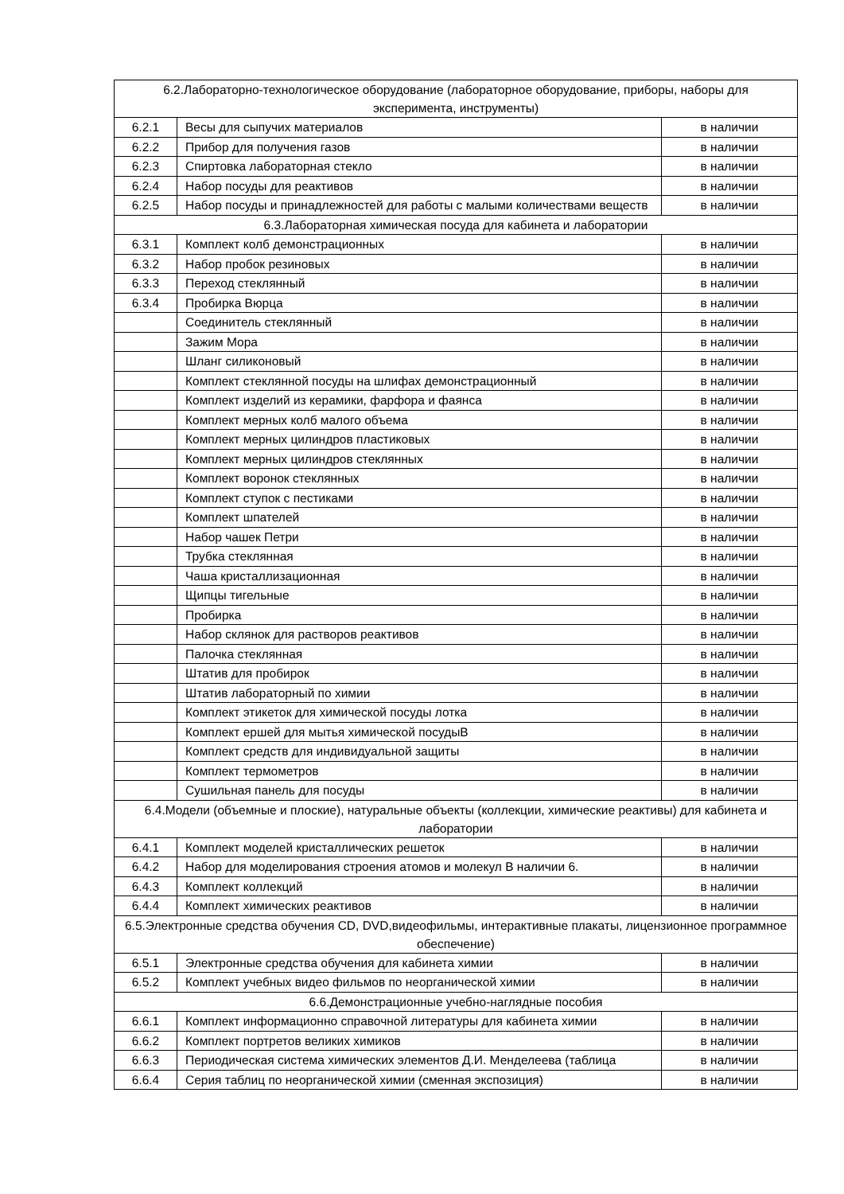| 6.2.Лабораторно-технологическое оборудование (лабораторное оборудование, приборы, наборы для эксперимента, инструменты) | | |
| 6.2.1 | Весы для сыпучих материалов | в наличии |
| 6.2.2 | Прибор для получения газов | в наличии |
| 6.2.3 | Спиртовка лабораторная стекло | в наличии |
| 6.2.4 | Набор посуды для реактивов | в наличии |
| 6.2.5 | Набор посуды и принадлежностей для работы с малыми количествами веществ | в наличии |
| 6.3.Лабораторная химическая посуда для кабинета и лаборатории | | |
| 6.3.1 | Комплект колб демонстрационных | в наличии |
| 6.3.2 | Набор пробок резиновых | в наличии |
| 6.3.3 | Переход стеклянный | в наличии |
| 6.3.4 | Пробирка Вюрца | в наличии |
| | Соединитель стеклянный | в наличии |
| | Зажим Мора | в наличии |
| | Шланг силиконовый | в наличии |
| | Комплект стеклянной посуды на шлифах демонстрационный | в наличии |
| | Комплект изделий из керамики, фарфора и фаянса | в наличии |
| | Комплект мерных колб малого объема | в наличии |
| | Комплект мерных цилиндров пластиковых | в наличии |
| | Комплект мерных цилиндров стеклянных | в наличии |
| | Комплект воронок стеклянных | в наличии |
| | Комплект ступок с пестиками | в наличии |
| | Комплект шпателей | в наличии |
| | Набор чашек Петри | в наличии |
| | Трубка стеклянная | в наличии |
| | Чаша кристаллизационная | в наличии |
| | Щипцы тигельные | в наличии |
| | Пробирка | в наличии |
| | Набор склянок для растворов реактивов | в наличии |
| | Палочка стеклянная | в наличии |
| | Штатив для пробирок | в наличии |
| | Штатив лабораторный по химии | в наличии |
| | Комплект этикеток для химической посуды лотка | в наличии |
| | Комплект ершей для мытья химической посудыВ | в наличии |
| | Комплект средств для индивидуальной защиты | в наличии |
| | Комплект термометров | в наличии |
| | Сушильная панель для посуды | в наличии |
| 6.4.Модели (объемные и плоские), натуральные объекты (коллекции, химические реактивы) для кабинета и лаборатории | | |
| 6.4.1 | Комплект моделей кристаллических решеток | в наличии |
| 6.4.2 | Набор для моделирования строения атомов и молекул В наличии 6. | в наличии |
| 6.4.3 | Комплект коллекций | в наличии |
| 6.4.4 | Комплект химических реактивов | в наличии |
| 6.5.Электронные средства обучения CD, DVD,видеофильмы, интерактивные плакаты, лицензионное программное обеспечение) | | |
| 6.5.1 | Электронные средства обучения для кабинета химии | в наличии |
| 6.5.2 | Комплект учебных видео фильмов по неорганической химии | в наличии |
| 6.6.Демонстрационные учебно-наглядные пособия | | |
| 6.6.1 | Комплект информационно справочной литературы для кабинета химии | в наличии |
| 6.6.2 | Комплект портретов великих химиков | в наличии |
| 6.6.3 | Периодическая система химических элементов Д.И. Менделеева (таблица | в наличии |
| 6.6.4 | Серия таблиц по неорганической химии (сменная экспозиция) | в наличии |